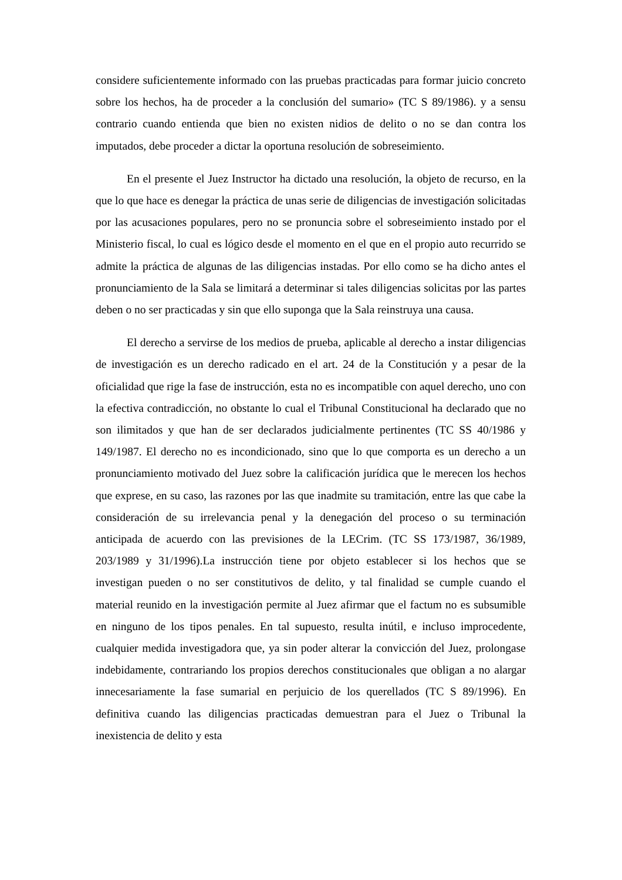considere suficientemente informado con las pruebas practicadas para formar juicio concreto sobre los hechos, ha de proceder a la conclusión del sumario» (TC S 89/1986). y a sensu contrario cuando entienda que bien no existen nidios de delito o no se dan contra los imputados, debe proceder a dictar la oportuna resolución de sobreseimiento.
En el presente el Juez Instructor ha dictado una resolución, la objeto de recurso, en la que lo que hace es denegar la práctica de unas serie de diligencias de investigación solicitadas por las acusaciones populares, pero no se pronuncia sobre el sobreseimiento instado por el Ministerio fiscal, lo cual es lógico desde el momento en el que en el propio auto recurrido se admite la práctica de algunas de las diligencias instadas. Por ello como se ha dicho antes el pronunciamiento de la Sala se limitará a determinar si tales diligencias solicitas por las partes deben o no ser practicadas y sin que ello suponga que la Sala reinstruya una causa.
El derecho a servirse de los medios de prueba, aplicable al derecho a instar diligencias de investigación es un derecho radicado en el art. 24 de la Constitución y a pesar de la oficialidad que rige la fase de instrucción, esta no es incompatible con aquel derecho, uno con la efectiva contradicción, no obstante lo cual el Tribunal Constitucional ha declarado que no son ilimitados y que han de ser declarados judicialmente pertinentes (TC SS 40/1986 y 149/1987. El derecho no es incondicionado, sino que lo que comporta es un derecho a un pronunciamiento motivado del Juez sobre la calificación jurídica que le merecen los hechos que exprese, en su caso, las razones por las que inadmite su tramitación, entre las que cabe la consideración de su irrelevancia penal y la denegación del proceso o su terminación anticipada de acuerdo con las previsiones de la LECrim. (TC SS 173/1987, 36/1989, 203/1989 y 31/1996).La instrucción tiene por objeto establecer si los hechos que se investigan pueden o no ser constitutivos de delito, y tal finalidad se cumple cuando el material reunido en la investigación permite al Juez afirmar que el factum no es subsumible en ninguno de los tipos penales. En tal supuesto, resulta inútil, e incluso improcedente, cualquier medida investigadora que, ya sin poder alterar la convicción del Juez, prolongase indebidamente, contrariando los propios derechos constitucionales que obligan a no alargar innecesariamente la fase sumarial en perjuicio de los querellados (TC S 89/1996). En definitiva cuando las diligencias practicadas demuestran para el Juez o Tribunal la inexistencia de delito y esta